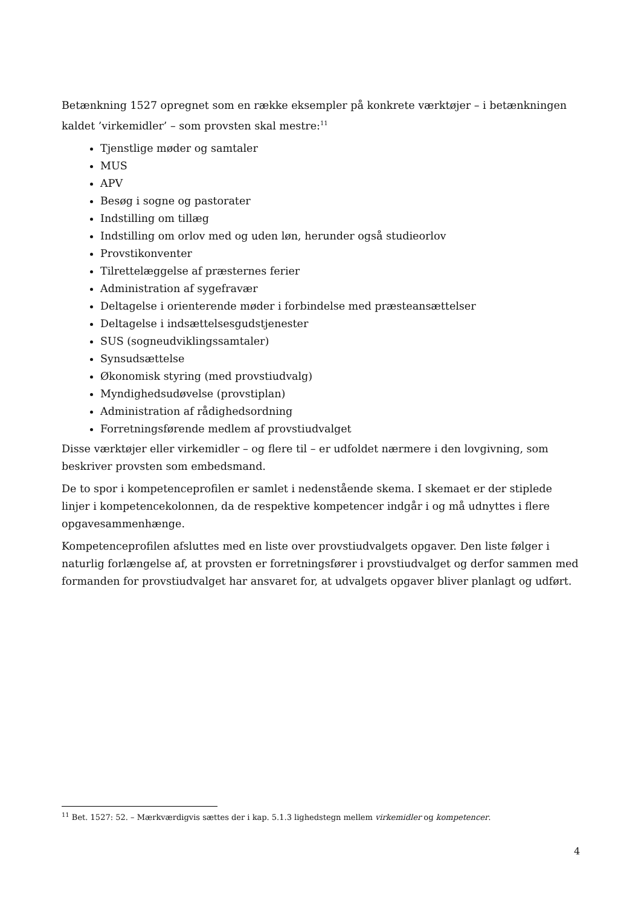Betænkning 1527 opregnet som en række eksempler på konkrete værktøjer – i betænkningen kaldet ’virkemidler’ – som provsten skal mestre:<sup>11</sup>
Tjenstlige møder og samtaler
MUS
APV
Besøg i sogne og pastorater
Indstilling om tillæg
Indstilling om orlov med og uden løn, herunder også studieorlov
Provstikonventer
Tilrettelæggelse af præsternes ferier
Administration af sygefravær
Deltagelse i orienterende møder i forbindelse med præsteansættelser
Deltagelse i indsættelsesgudstjenester
SUS (sogneudviklingssamtaler)
Synsudsættelse
Økonomisk styring (med provstiudvalg)
Myndighedsudøvelse (provstiplan)
Administration af rådighedsordning
Forretningsførende medlem af provstiudvalget
Disse værktøjer eller virkemidler – og flere til – er udfoldet nærmere i den lovgivning, som beskriver provsten som embedsmand.
De to spor i kompetenceprofilen er samlet i nedenstående skema. I skemaet er der stiplede linjer i kompetencekolonnen, da de respektive kompetencer indgår i og må udnyttes i flere opgavesammenhænge.
Kompetenceprofilen afsluttes med en liste over provstiudvalgets opgaver. Den liste følger i naturlig forlængelse af, at provsten er forretningsfører i provstiudvalget og derfor sammen med formanden for provstiudvalget har ansvaret for, at udvalgets opgaver bliver planlagt og udført.
<sup>11</sup> Bet. 1527: 52. – Mærkværdigvis sættes der i kap. 5.1.3 lighedstegn mellem virkemidler og kompetencer.
4